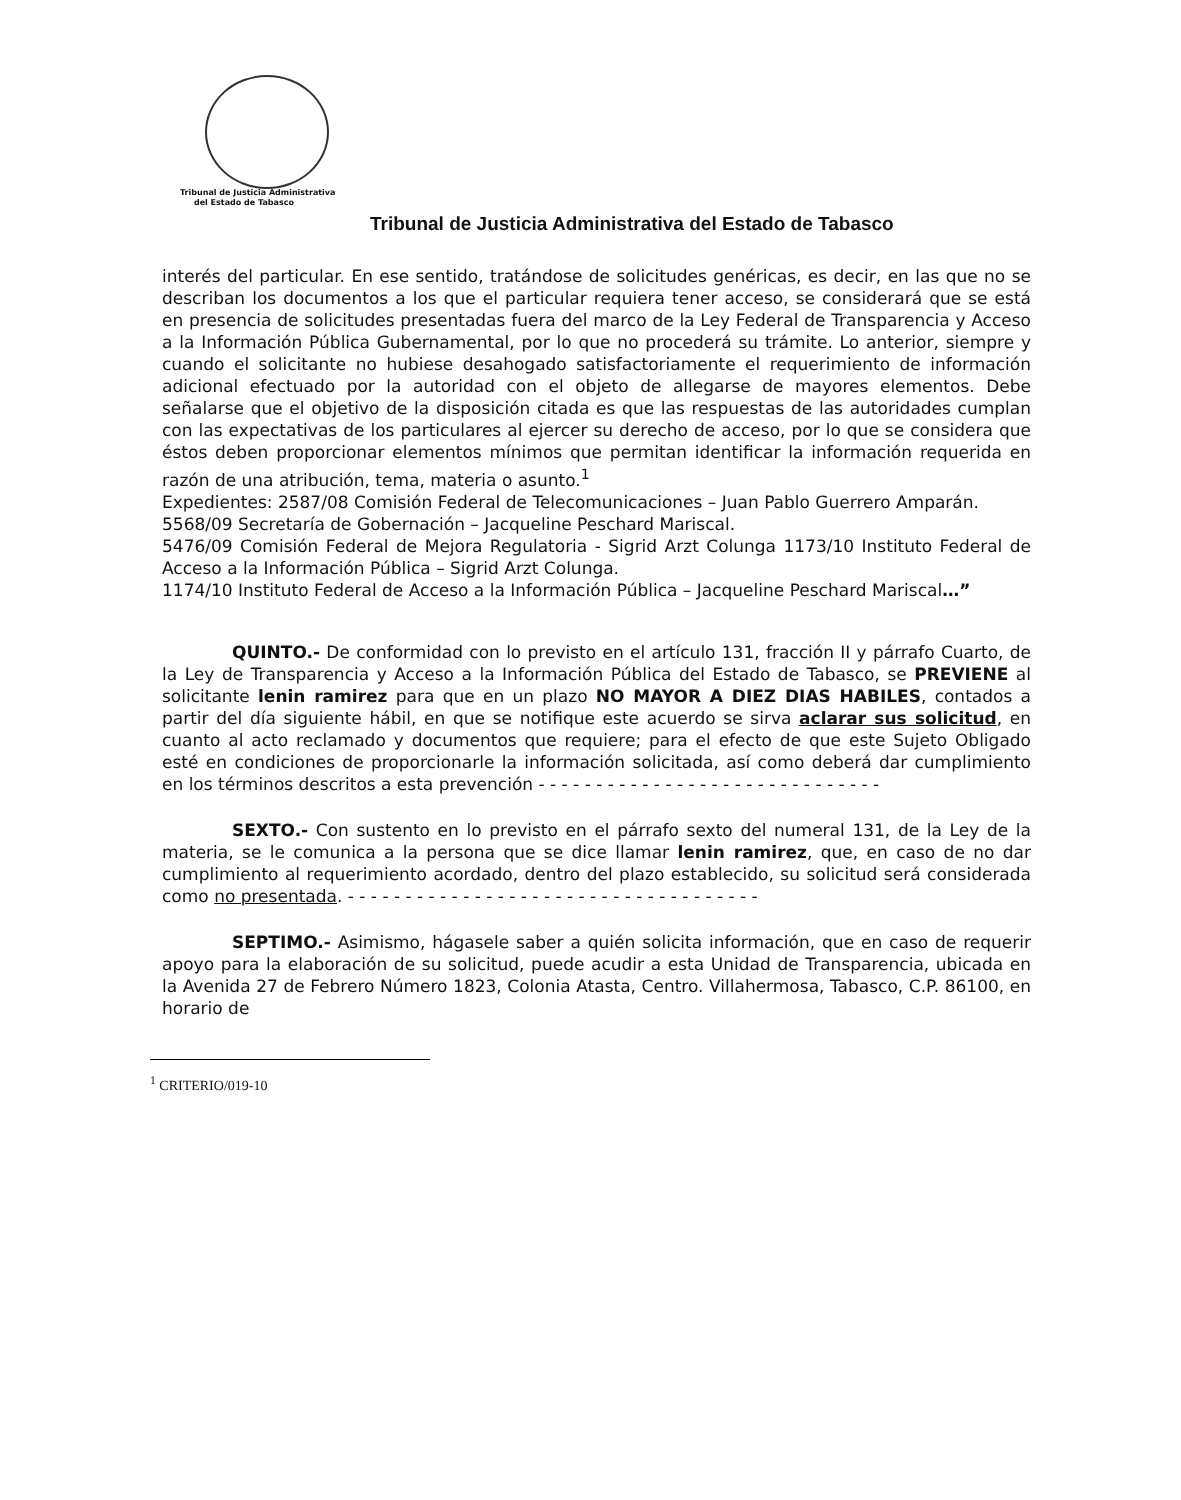Tribunal de Justicia Administrativa
del Estado de Tabasco
Tribunal de Justicia Administrativa del Estado de Tabasco
interés del particular. En ese sentido, tratándose de solicitudes genéricas, es decir, en las que no se describan los documentos a los que el particular requiera tener acceso, se considerará que se está en presencia de solicitudes presentadas fuera del marco de la Ley Federal de Transparencia y Acceso a la Información Pública Gubernamental, por lo que no procederá su trámite. Lo anterior, siempre y cuando el solicitante no hubiese desahogado satisfactoriamente el requerimiento de información adicional efectuado por la autoridad con el objeto de allegarse de mayores elementos. Debe señalarse que el objetivo de la disposición citada es que las respuestas de las autoridades cumplan con las expectativas de los particulares al ejercer su derecho de acceso, por lo que se considera que éstos deben proporcionar elementos mínimos que permitan identificar la información requerida en razón de una atribución, tema, materia o asunto.<sup>1</sup>
Expedientes: 2587/08 Comisión Federal de Telecomunicaciones – Juan Pablo Guerrero Amparán.
5568/09 Secretaría de Gobernación – Jacqueline Peschard Mariscal.
5476/09 Comisión Federal de Mejora Regulatoria - Sigrid Arzt Colunga 1173/10 Instituto Federal de Acceso a la Información Pública – Sigrid Arzt Colunga.
1174/10 Instituto Federal de Acceso a la Información Pública – Jacqueline Peschard Mariscal…”
QUINTO.- De conformidad con lo previsto en el artículo 131, fracción II y párrafo Cuarto, de la Ley de Transparencia y Acceso a la Información Pública del Estado de Tabasco, se PREVIENE al solicitante lenin ramirez para que en un plazo NO MAYOR A DIEZ DIAS HABILES, contados a partir del día siguiente hábil, en que se notifique este acuerdo se sirva aclarar sus solicitud, en cuanto al acto reclamado y documentos que requiere; para el efecto de que este Sujeto Obligado esté en condiciones de proporcionarle la información solicitada, así como deberá dar cumplimiento en los términos descritos a esta prevención - - - - - - - - - - - - - - - - - - - - - - - - - - - - - -
SEXTO.- Con sustento en lo previsto en el párrafo sexto del numeral 131, de la Ley de la materia, se le comunica a la persona que se dice llamar lenin ramirez, que, en caso de no dar cumplimiento al requerimiento acordado, dentro del plazo establecido, su solicitud será considerada como no presentada. - - - - - - - - - - - - - - - - - - - - - - - - - - - - - - - - - - - -
SEPTIMO.- Asimismo, hágasele saber a quién solicita información, que en caso de requerir apoyo para la elaboración de su solicitud, puede acudir a esta Unidad de Transparencia, ubicada en la Avenida 27 de Febrero Número 1823, Colonia Atasta, Centro. Villahermosa, Tabasco, C.P. 86100, en horario de
<sup>1</sup> CRITERIO/019-10